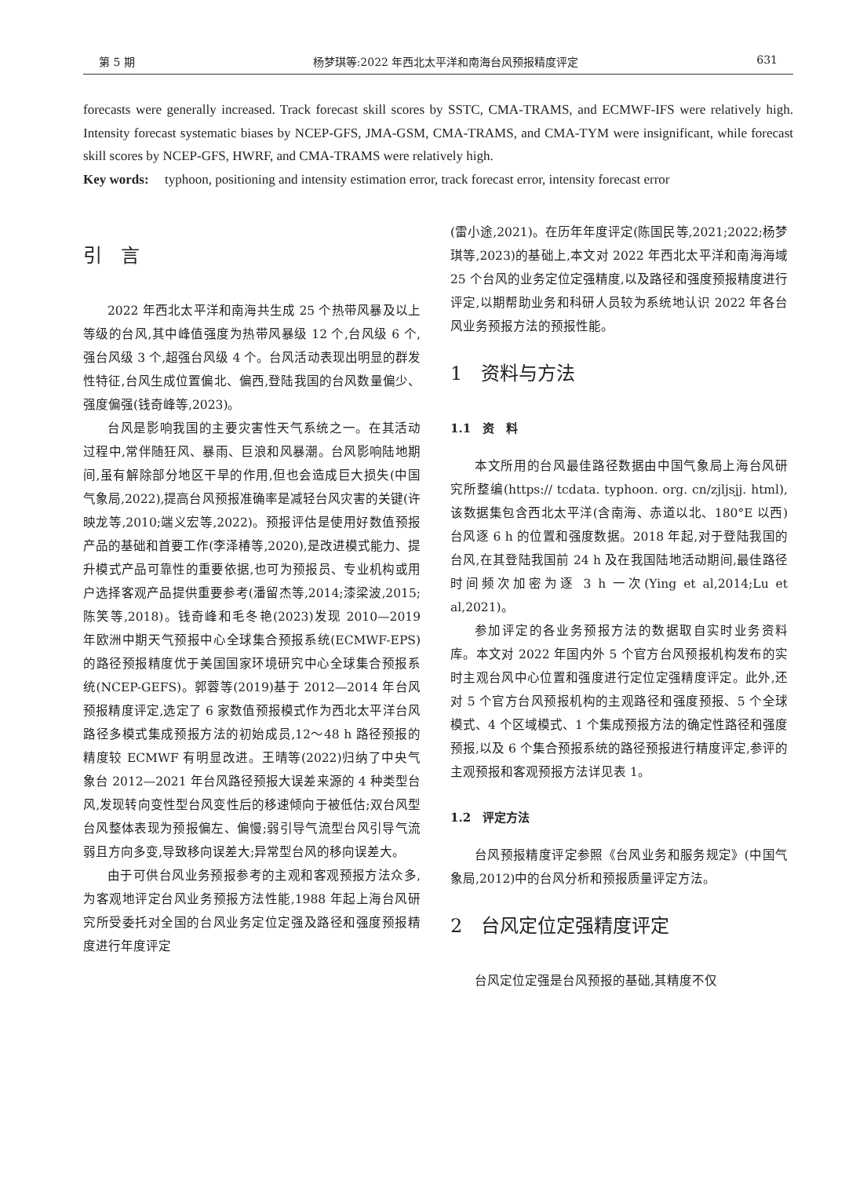第 5 期 杨梦琪等:2022 年西北太平洋和南海台风预报精度评定 631
forecasts were generally increased. Track forecast skill scores by SSTC, CMA-TRAMS, and ECMWF-IFS were relatively high. Intensity forecast systematic biases by NCEP-GFS, JMA-GSM, CMA-TRAMS, and CMA-TYM were insignificant, while forecast skill scores by NCEP-GFS, HWRF, and CMA-TRAMS were relatively high.
Key words: typhoon, positioning and intensity estimation error, track forecast error, intensity forecast error
引　言
2022 年西北太平洋和南海共生成 25 个热带风暴及以上等级的台风,其中峰值强度为热带风暴级 12 个,台风级 6 个,强台风级 3 个,超强台风级 4 个。台风活动表现出明显的群发性特征,台风生成位置偏北、偏西,登陆我国的台风数量偏少、强度偏强(钱奇峰等,2023)。
台风是影响我国的主要灾害性天气系统之一。在其活动过程中,常伴随狂风、暴雨、巨浪和风暴潮。台风影响陆地期间,虽有解除部分地区干旱的作用,但也会造成巨大损失(中国气象局,2022),提高台风预报准确率是减轻台风灾害的关键(许映龙等,2010;端义宏等,2022)。预报评估是使用好数值预报产品的基础和首要工作(李泽椿等,2020),是改进模式能力、提升模式产品可靠性的重要依据,也可为预报员、专业机构或用户选择客观产品提供重要参考(潘留杰等,2014;漆梁波,2015;陈笑等,2018)。钱奇峰和毛冬艳(2023)发现 2010—2019 年欧洲中期天气预报中心全球集合预报系统(ECMWF-EPS)的路径预报精度优于美国国家环境研究中心全球集合预报系统(NCEP-GEFS)。郭蓉等(2019)基于 2012—2014 年台风预报精度评定,选定了 6 家数值预报模式作为西北太平洋台风路径多模式集成预报方法的初始成员,12～48 h 路径预报的精度较 ECMWF 有明显改进。王晴等(2022)归纳了中央气象台 2012—2021 年台风路径预报大误差来源的 4 种类型台风,发现转向变性型台风变性后的移速倾向于被低估;双台风型台风整体表现为预报偏左、偏慢;弱引导气流型台风引导气流弱且方向多变,导致移向误差大;异常型台风的移向误差大。
由于可供台风业务预报参考的主观和客观预报方法众多,为客观地评定台风业务预报方法性能,1988 年起上海台风研究所受委托对全国的台风业务定位定强及路径和强度预报精度进行年度评定
(雷小途,2021)。在历年年度评定(陈国民等,2021;2022;杨梦琪等,2023)的基础上,本文对 2022 年西北太平洋和南海海域 25 个台风的业务定位定强精度,以及路径和强度预报精度进行评定,以期帮助业务和科研人员较为系统地认识 2022 年各台风业务预报方法的预报性能。
1　资料与方法
1.1　资　料
本文所用的台风最佳路径数据由中国气象局上海台风研究所整编(https:// tcdata. typhoon. org. cn/zjljsjj. html),该数据集包含西北太平洋(含南海、赤道以北、180°E 以西)台风逐 6 h 的位置和强度数据。2018 年起,对于登陆我国的台风,在其登陆我国前 24 h 及在我国陆地活动期间,最佳路径时间频次加密为逐 3 h 一次(Ying et al,2014;Lu et al,2021)。
参加评定的各业务预报方法的数据取自实时业务资料库。本文对 2022 年国内外 5 个官方台风预报机构发布的实时主观台风中心位置和强度进行定位定强精度评定。此外,还对 5 个官方台风预报机构的主观路径和强度预报、5 个全球模式、4 个区域模式、1 个集成预报方法的确定性路径和强度预报,以及 6 个集合预报系统的路径预报进行精度评定,参评的主观预报和客观预报方法详见表 1。
1.2　评定方法
台风预报精度评定参照《台风业务和服务规定》(中国气象局,2012)中的台风分析和预报质量评定方法。
2　台风定位定强精度评定
台风定位定强是台风预报的基础,其精度不仅